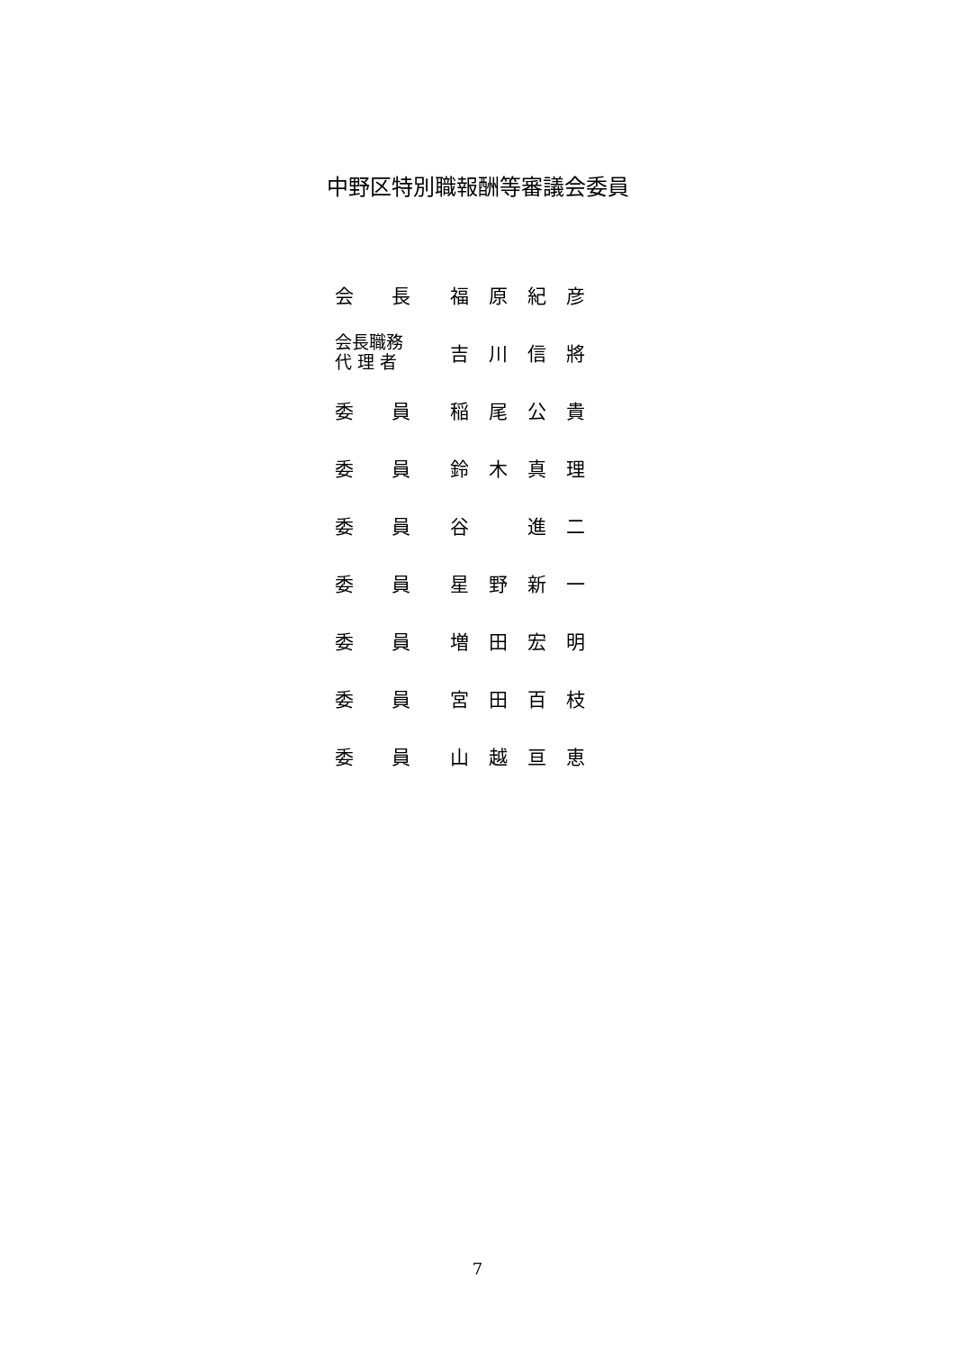中野区特別職報酬等審議会委員
| 会 長 | 福 原 紀 彦 |
| 会長職務 代 理 者 | 吉 川 信 將 |
| 委 員 | 稲 尾 公 貴 |
| 委 員 | 鈴 木 真 理 |
| 委 員 | 谷 進 二 |
| 委 員 | 星 野 新 一 |
| 委 員 | 増 田 宏 明 |
| 委 員 | 宮 田 百 枝 |
| 委 員 | 山 越 亘 恵 |
7